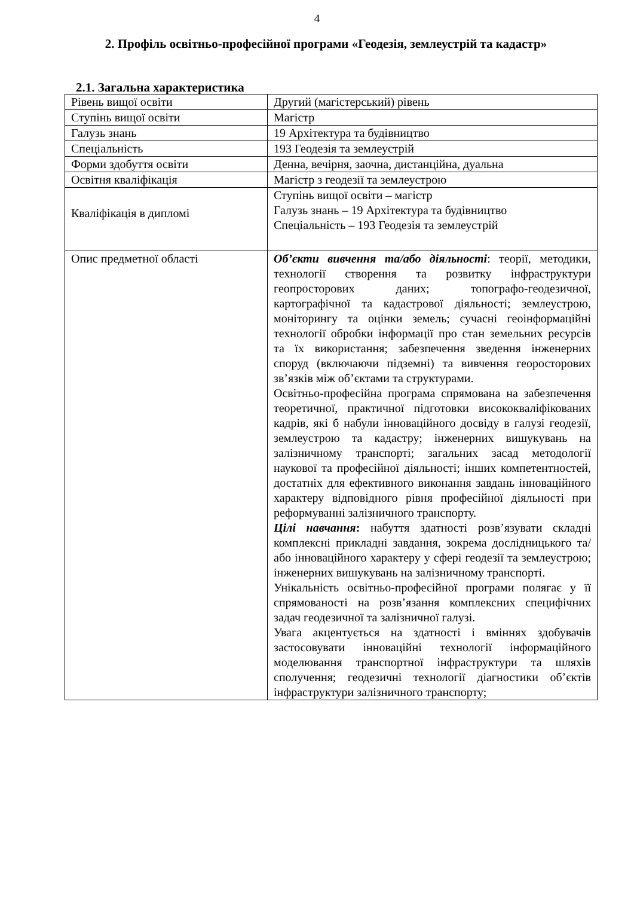4
2. Профіль освітньо-професійної програми «Геодезія, землеустрій та кадастр»
2.1. Загальна характеристика
| Рівень вищої освіти | Другий (магістерський) рівень |
| Ступінь вищої освіти | Магістр |
| Галузь знань | 19 Архітектура та будівництво |
| Спеціальність | 193 Геодезія та землеустрій |
| Форми здобуття освіти | Денна, вечірня, заочна, дистанційна, дуальна |
| Освітня кваліфікація | Магістр з геодезії та землеустрою |
| Кваліфікація в дипломі | Ступінь вищої освіти – магістр Галузь знань – 19 Архітектура та будівництво Спеціальність – 193 Геодезія та землеустрій |
| Опис предметної області | Об’єкти вивчення та/або діяльності : теорії, методики, технології створення та розвитку інфраструктури геопросторових даних; топографо-геодезичної, картографічної та кадастрової діяльності; землеустрою, моніторингу та оцінки земель; сучасні геоінформаційні технології обробки інформації про стан земельних ресурсів та їх використання; забезпечення зведення інженерних споруд (включаючи підземні) та вивчення георосторових зв’язків між об’єктами та структурами. Освітньо-професійна програма спрямована на забезпечення теоретичної, практичної підготовки висококваліфікованих кадрів, які б набули інноваційного досвіду в галузі геодезії, землеустрою та кадастру; інженерних вишукувань на залізничному транспорті; загальних засад методології наукової та професійної діяльності; інших компетентностей, достатніх для ефективного виконання завдань інноваційного характеру відповідного рівня професійної діяльності при реформуванні залізничного транспорту. Цілі навчання : набуття здатності розв’язувати складні комплексні прикладні завдання, зокрема дослідницького та/або інноваційного характеру у сфері геодезії та землеустрою; інженерних вишукувань на залізничному транспорті. Унікальність освітньо-професійної програми полягає у її спрямованості на розв’язання комплексних специфічних задач геодезичної та залізничної галузі. Увага акцентується на здатності і вміннях здобувачів застосовувати інноваційні технології інформаційного моделювання транспортної інфраструктури та шляхів сполучення; геодезичні технології діагностики об’єктів інфраструктури залізничного транспорту; |